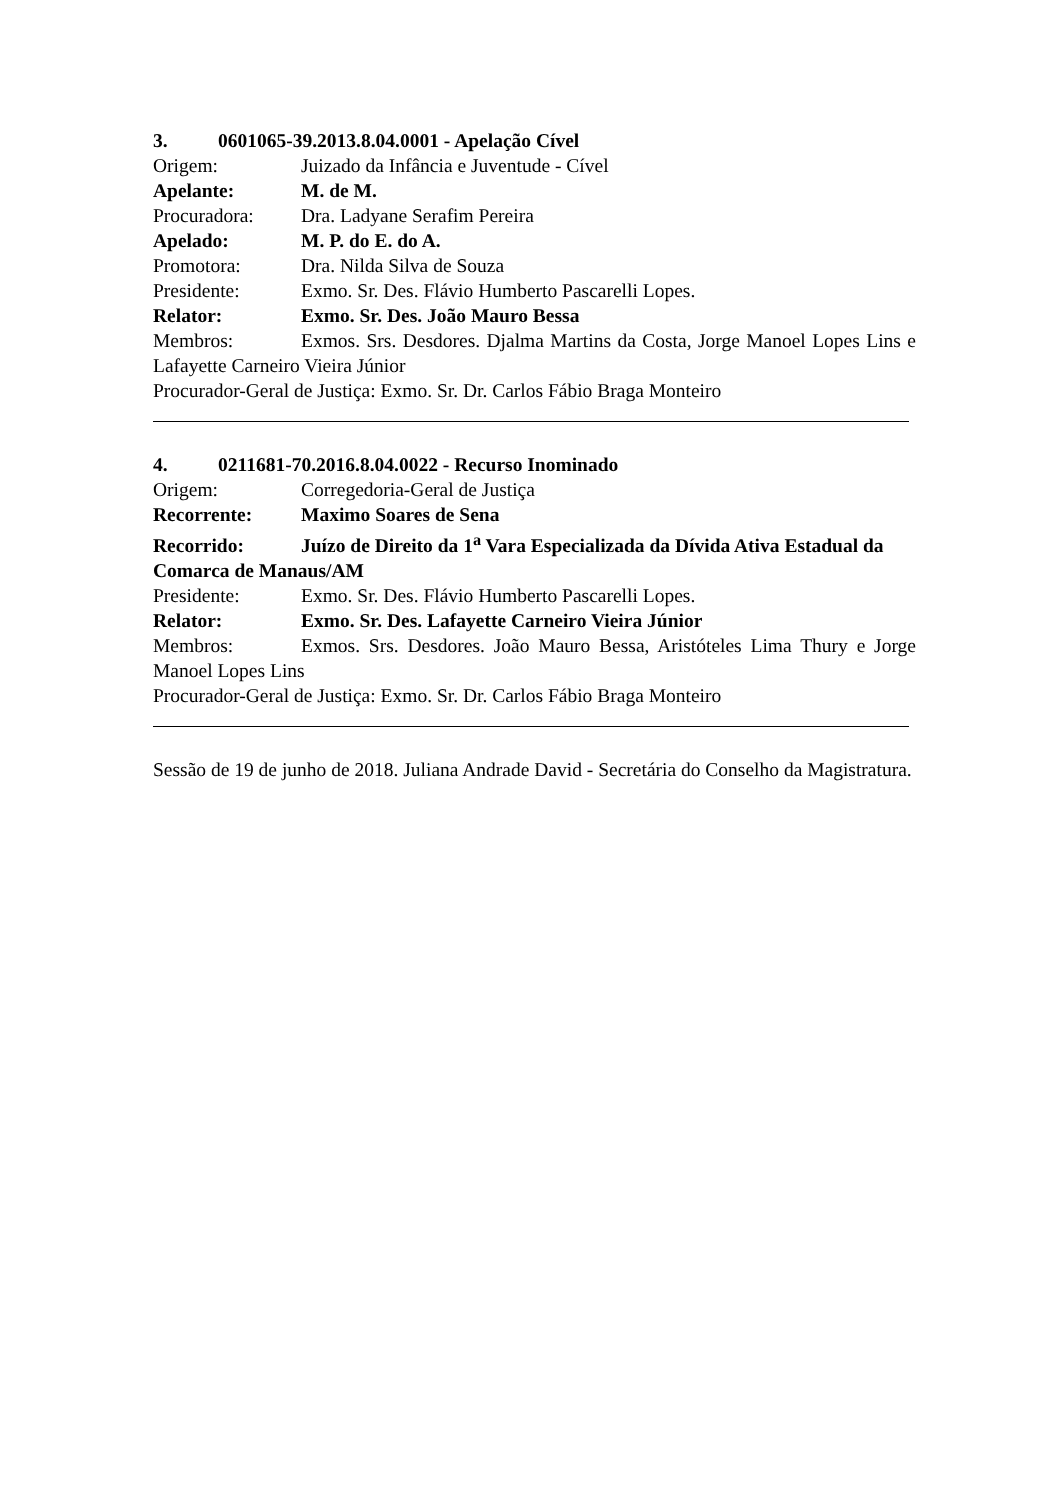3. 0601065-39.2013.8.04.0001 - Apelação Cível
Origem: Juizado da Infância e Juventude - Cível
Apelante: M. de M.
Procuradora: Dra. Ladyane Serafim Pereira
Apelado: M. P. do E. do A.
Promotora: Dra. Nilda Silva de Souza
Presidente: Exmo. Sr. Des. Flávio Humberto Pascarelli Lopes.
Relator: Exmo. Sr. Des. João Mauro Bessa
Membros: Exmos. Srs. Desdores. Djalma Martins da Costa, Jorge Manoel Lopes Lins e Lafayette Carneiro Vieira Júnior
Procurador-Geral de Justiça: Exmo. Sr. Dr. Carlos Fábio Braga Monteiro
4. 0211681-70.2016.8.04.0022 - Recurso Inominado
Origem: Corregedoria-Geral de Justiça
Recorrente: Maximo Soares de Sena
Recorrido: Juízo de Direito da 1<sup>a</sup> Vara Especializada da Dívida Ativa Estadual da Comarca de Manaus/AM
Presidente: Exmo. Sr. Des. Flávio Humberto Pascarelli Lopes.
Relator: Exmo. Sr. Des. Lafayette Carneiro Vieira Júnior
Membros: Exmos. Srs. Desdores. João Mauro Bessa, Aristóteles Lima Thury e Jorge Manoel Lopes Lins
Procurador-Geral de Justiça: Exmo. Sr. Dr. Carlos Fábio Braga Monteiro
Sessão de 19 de junho de 2018. Juliana Andrade David - Secretária do Conselho da Magistratura.